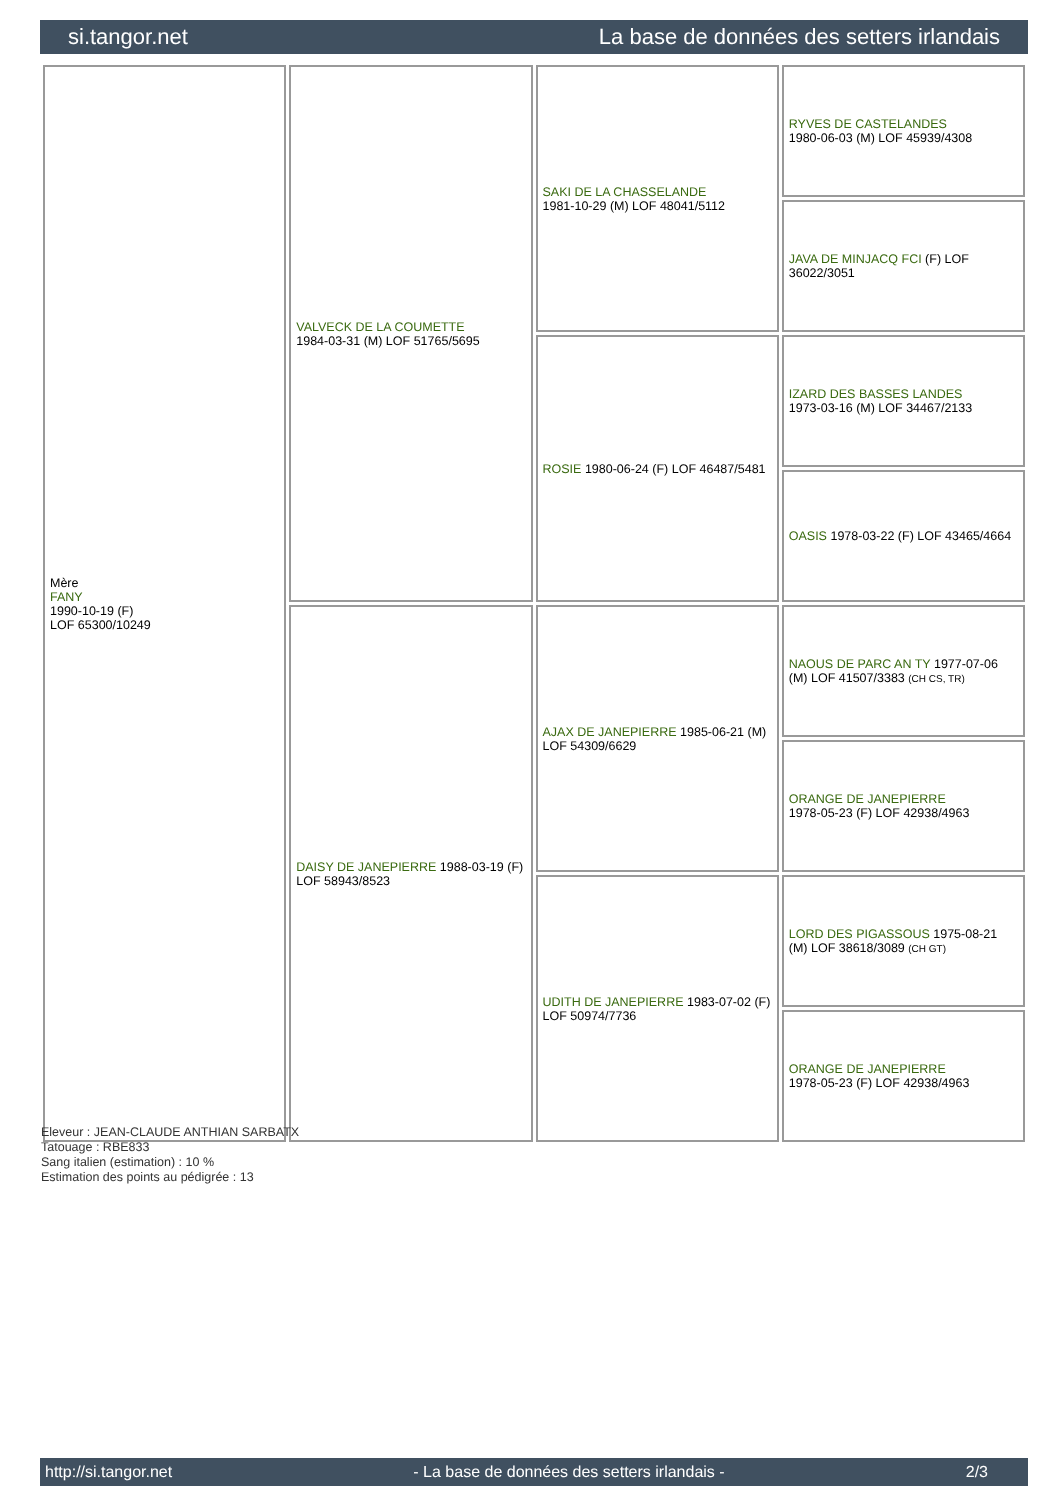si.tangor.net La base de données des setters irlandais
| Mère FANY 1990-10-19 (F) LOF 65300/10249 | VALVECK DE LA COUMETTE 1984-03-31 (M) LOF 51765/5695 | SAKI DE LA CHASSELANDE 1981-10-29 (M) LOF 48041/5112 | RYVES DE CASTELANDES 1980-06-03 (M) LOF 45939/4308 |
| | | | JAVA DE MINJACQ FCI (F) LOF 36022/3051 |
| | | ROSIE 1980-06-24 (F) LOF 46487/5481 | IZARD DES BASSES LANDES 1973-03-16 (M) LOF 34467/2133 |
| | | | OASIS 1978-03-22 (F) LOF 43465/4664 |
| | DAISY DE JANEPIERRE 1988-03-19 (F) LOF 58943/8523 | AJAX DE JANEPIERRE 1985-06-21 (M) LOF 54309/6629 | NAOUS DE PARC AN TY 1977-07-06 (M) LOF 41507/3383 (CH CS, TR) |
| | | | ORANGE DE JANEPIERRE 1978-05-23 (F) LOF 42938/4963 |
| | | UDITH DE JANEPIERRE 1983-07-02 (F) LOF 50974/7736 | LORD DES PIGASSOUS 1975-08-21 (M) LOF 38618/3089 (CH GT) |
| | | | ORANGE DE JANEPIERRE 1978-05-23 (F) LOF 42938/4963 |
Eleveur : JEAN-CLAUDE ANTHIAN SARBATX
Tatouage : RBE833
Sang italien (estimation) : 10 %
Estimation des points au pédigrée : 13
http://si.tangor.net - La base de données des setters irlandais - 2/3